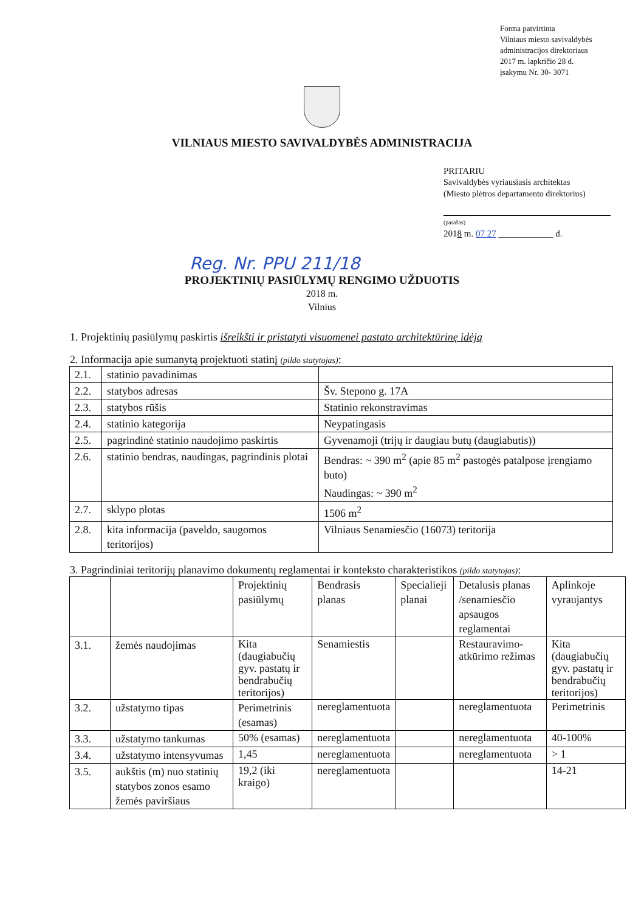Forma patvirtinta
Vilniaus miesto savivaldybės
administracijos direktoriaus
2017 m. lapkričio 28 d.
įsakymu Nr. 30- 3071
VILNIAUS MIESTO SAVIVALDYBĖS ADMINISTRACIJA
PRITARIU
Savivaldybės vyriausiasis architektas
(Miesto plėtros departamento direktorius)
(parašas)
2018 m. 07 27 ____________ d.
Reg. Nr. PPU 211/18
PROJEKTINIŲ PASIŪLYMŲ RENGIMO UŽDUOTIS
2018 m.
Vilnius
1. Projektinių pasiūlymų paskirtis išreikšti ir pristatyti visuomenei pastato architektūrinę idėją
2. Informacija apie sumanytą projektuoti statinį (pildo statytojas):
| 2.1. | statinio pavadinimas | |
| 2.2. | statybos adresas | Šv. Stepono g. 17A |
| 2.3. | statybos rūšis | Statinio rekonstravimas |
| 2.4. | statinio kategorija | Neypatingasis |
| 2.5. | pagrindinė statinio naudojimo paskirtis | Gyvenamoji (trijų ir daugiau butų (daugiabutis)) |
| 2.6. | statinio bendras, naudingas, pagrindinis plotai | Bendras: ~ 390 m<sup>2</sup> (apie 85 m<sup>2</sup> pastogės patalpose įrengiamo buto) Naudingas: ~ 390 m<sup>2</sup> |
| 2.7. | sklypo plotas | 1506 m<sup>2</sup> |
| 2.8. | kita informacija (paveldo, saugomos teritorijos) | Vilniaus Senamiesčio (16073) teritorija |
3. Pagrindiniai teritorijų planavimo dokumentų reglamentai ir konteksto charakteristikos (pildo statytojas):
| | | Projektinių pasiūlymų | Bendrasis planas | Specialieji planai | Detalusis planas /senamiesčio apsaugos reglamentai | Aplinkoje vyraujantys |
| 3.1. | žemės naudojimas | Kita (daugiabučių gyv. pastatų ir bendrabučių teritorijos) | Senamiestis | | Restauravimo-atkūrimo režimas | Kita (daugiabučių gyv. pastatų ir bendrabučių teritorijos) |
| 3.2. | užstatymo tipas | Perimetrinis (esamas) | nereglamentuota | | nereglamentuota | Perimetrinis |
| 3.3. | užstatymo tankumas | 50% (esamas) | nereglamentuota | | nereglamentuota | 40-100% |
| 3.4. | užstatymo intensyvumas | 1,45 | nereglamentuota | | nereglamentuota | > 1 |
| 3.5. | aukštis (m) nuo statinių statybos zonos esamo žemės paviršiaus | 19,2 (iki kraigo) | nereglamentuota | | | 14-21 |